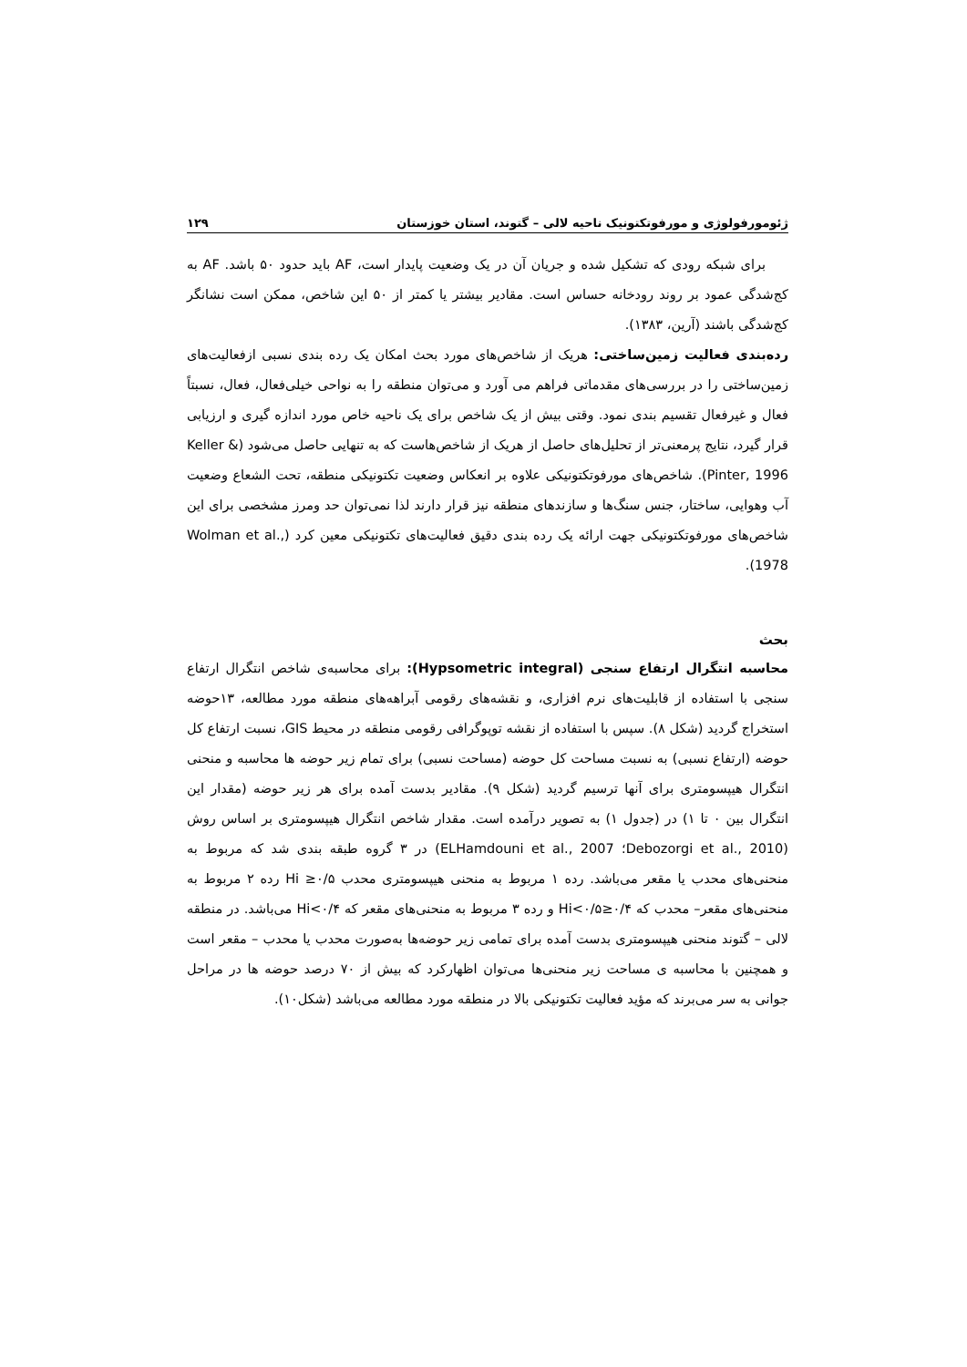ژئومورفولوژی و مورفوتکتونیک ناحیه لالی – گتوند، استان خوزستان ۱۲۹
برای شبکه رودی که تشکیل شده و جریان آن در یک وضعیت پایدار است، AF باید حدود ۵۰ باشد. AF به کج‌شدگی عمود بر روند رودخانه حساس است. مقادیر بیشتر یا کمتر از ۵۰ این شاخص، ممکن است نشانگر کج‌شدگی باشند (آرین، ۱۳۸۳).
رده‌بندی فعالیت زمین‌ساختی: هریک از شاخص‌های مورد بحث امکان یک رده بندی نسبی ازفعالیت‌های زمین‌ساختی را در بررسی‌های مقدماتی فراهم می آورد و می‌توان منطقه را به نواحی خیلی‌فعال، فعال، نسبتاً فعال و غیرفعال تقسیم بندی نمود. وقتی بیش از یک شاخص برای یک ناحیه خاص مورد اندازه گیری و ارزیابی قرار گیرد، نتایج پرمعنی‌تر از تحلیل‌های حاصل از هریک از شاخص‌هاست که به تنهایی حاصل می‌شود (Keller & Pinter, 1996). شاخص‌های مورفوتکتونیکی علاوه بر انعکاس وضعیت تکتونیکی منطقه، تحت الشعاع وضعیت آب وهوایی، ساختار، جنس سنگ‌ها و سازندهای منطقه نیز قرار دارند لذا نمی‌توان حد ومرز مشخصی برای این شاخص‌های مورفوتکتونیکی جهت ارائه یک رده بندی دقیق فعالیت‌های تکتونیکی معین کرد (Wolman et al., 1978).
بحث
محاسبه انتگرال ارتفاع سنجی (Hypsometric integral): برای محاسبه‌ی شاخص انتگرال ارتفاع سنجی با استفاده از قابلیت‌های نرم افزاری، و نقشه‌های رقومی آبراهه‌های منطقه مورد مطالعه، ۱۳حوضه استخراج گردید (شکل ۸). سپس با استفاده از نقشه توپوگرافی رقومی منطقه در محیط GIS، نسبت ارتفاع کل حوضه (ارتفاع نسبی) به نسبت مساحت کل حوضه (مساحت نسبی) برای تمام زیر حوضه ها محاسبه و منحنی انتگرال هیپسومتری برای آنها ترسیم گردید (شکل ۹). مقادیر بدست آمده برای هر زیر حوضه (مقدار این انتگرال بین ۰ تا ۱) در (جدول ۱) به تصویر درآمده است. مقدار شاخص انتگرال هیپسومتری بر اساس روش (Debozorgi et al., 2010؛ ELHamdouni et al., 2007) در ۳ گروه طبقه بندی شد که مربوط به منحنی‌های محدب یا مقعر می‌باشد. رده ۱ مربوط به منحنی هیپسومتری محدب Hi ≥۰/۵ رده ۲ مربوط به منحنی‌های مقعر– محدب که ۰/۴≤Hi<۰/۵ و رده ۳ مربوط به منحنی‌های مقعر که Hi<۰/۴ می‌باشد. در منطقه لالی – گتوند منحنی هیپسومتری بدست آمده برای تمامی زیر حوضه‌ها به‌صورت محدب یا محدب – مقعر است و همچنین با محاسبه ی مساحت زیر منحنی‌ها می‌توان اظهارکرد که بیش از ۷۰ درصد حوضه ها در مراحل جوانی به سر می‌برند که مؤید فعالیت تکتونیکی بالا در منطقه مورد مطالعه می‌باشد (شکل۱۰).